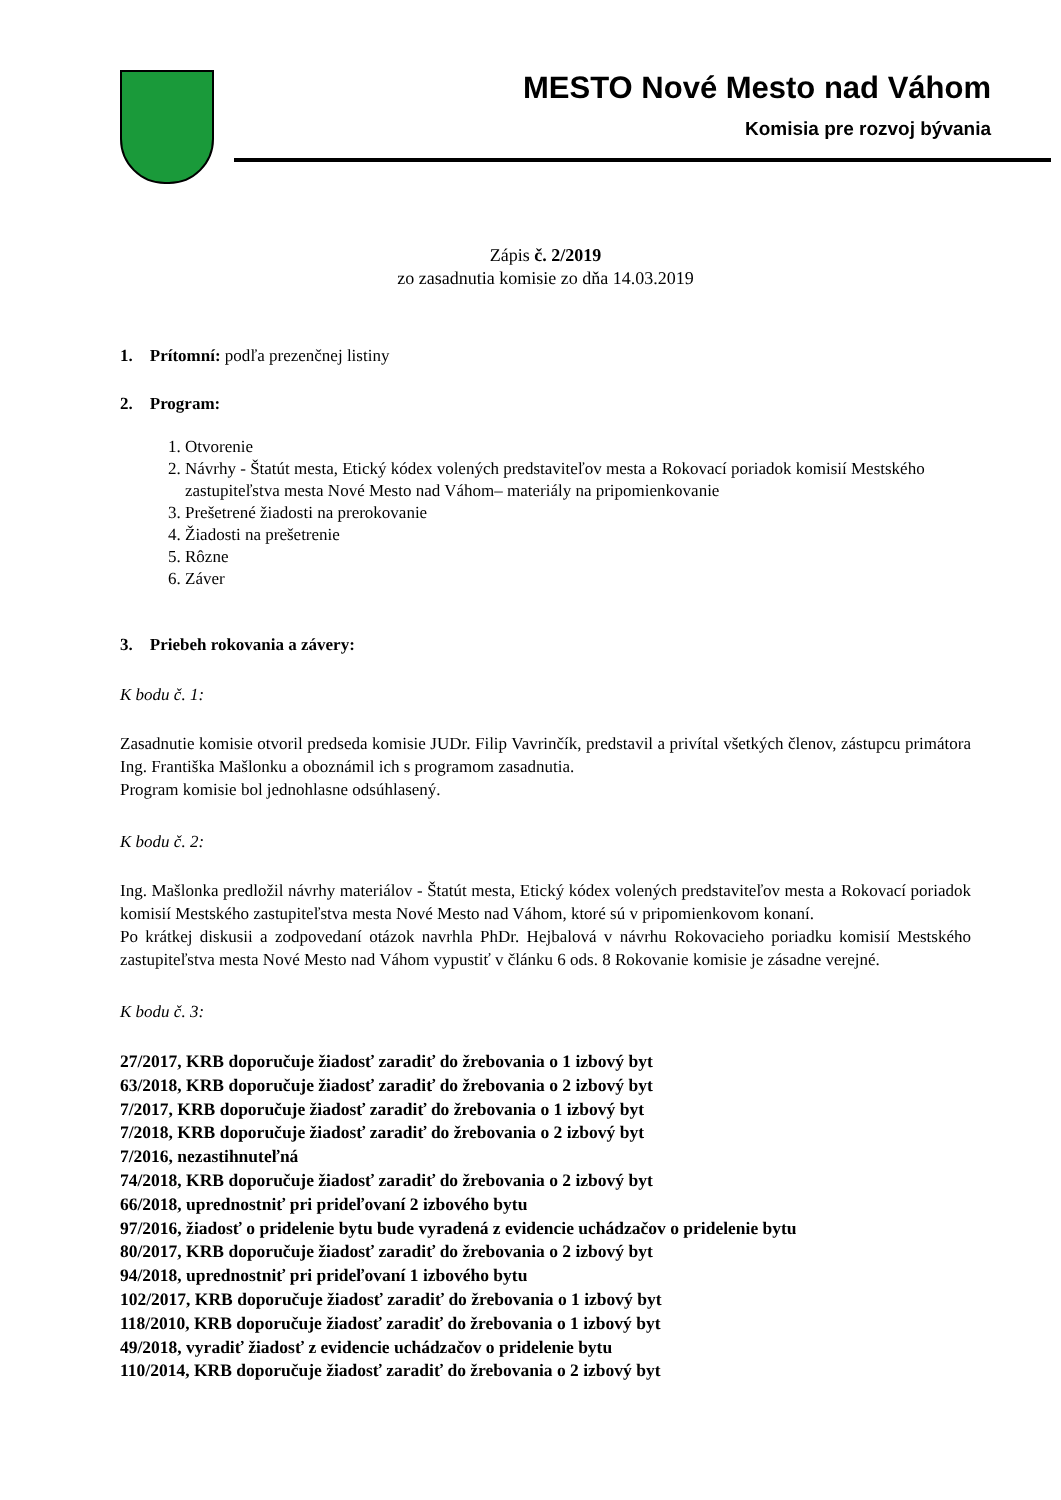MESTO Nové Mesto nad Váhom
Komisia pre rozvoj bývania
Zápis č. 2/2019
zo zasadnutia komisie zo dňa 14.03.2019
1. Prítomní: podľa prezenčnej listiny
2. Program:
1. Otvorenie
2. Návrhy - Štatút mesta, Etický kódex volených predstaviteľov mesta a Rokovací poriadok komisií Mestského zastupiteľstva mesta Nové Mesto nad Váhom– materiály na pripomienkovanie
3. Prešetrené žiadosti na prerokovanie
4. Žiadosti na prešetrenie
5. Rôzne
6. Záver
3. Priebeh rokovania a závery:
K bodu č. 1:
Zasadnutie komisie otvoril predseda komisie JUDr. Filip Vavrinčík, predstavil a privítal všetkých členov, zástupcu primátora Ing. Františka Mašlonku a oboznámil ich s programom zasadnutia.
Program komisie bol jednohlasne odsúhlasený.
K bodu č. 2:
Ing. Mašlonka predložil návrhy materiálov - Štatút mesta, Etický kódex volených predstaviteľov mesta a Rokovací poriadok komisií Mestského zastupiteľstva mesta Nové Mesto nad Váhom, ktoré sú v pripomienkovom konaní.
Po krátkej diskusii a zodpovedaní otázok navrhla PhDr. Hejbalová v návrhu Rokovacieho poriadku komisií Mestského zastupiteľstva mesta Nové Mesto nad Váhom vypustiť v článku 6 ods. 8 Rokovanie komisie je zásadne verejné.
K bodu č. 3:
27/2017, KRB doporučuje žiadosť zaradiť do žrebovania o 1 izbový byt
63/2018, KRB doporučuje žiadosť zaradiť do žrebovania o 2 izbový byt
7/2017, KRB doporučuje žiadosť zaradiť do žrebovania o 1 izbový byt
7/2018, KRB doporučuje žiadosť zaradiť do žrebovania o 2 izbový byt
7/2016, nezastihnuteľná
74/2018, KRB doporučuje žiadosť zaradiť do žrebovania o 2 izbový byt
66/2018, uprednostniť pri prideľovaní 2 izbového bytu
97/2016, žiadosť o pridelenie bytu bude vyradená z evidencie uchádzačov o pridelenie bytu
80/2017, KRB doporučuje žiadosť zaradiť do žrebovania o 2 izbový byt
94/2018, uprednostniť pri prideľovaní 1 izbového bytu
102/2017, KRB doporučuje žiadosť zaradiť do žrebovania o 1 izbový byt
118/2010, KRB doporučuje žiadosť zaradiť do žrebovania o 1 izbový byt
49/2018, vyradiť žiadosť z evidencie uchádzačov o pridelenie bytu
110/2014, KRB doporučuje žiadosť zaradiť do žrebovania o 2 izbový byt